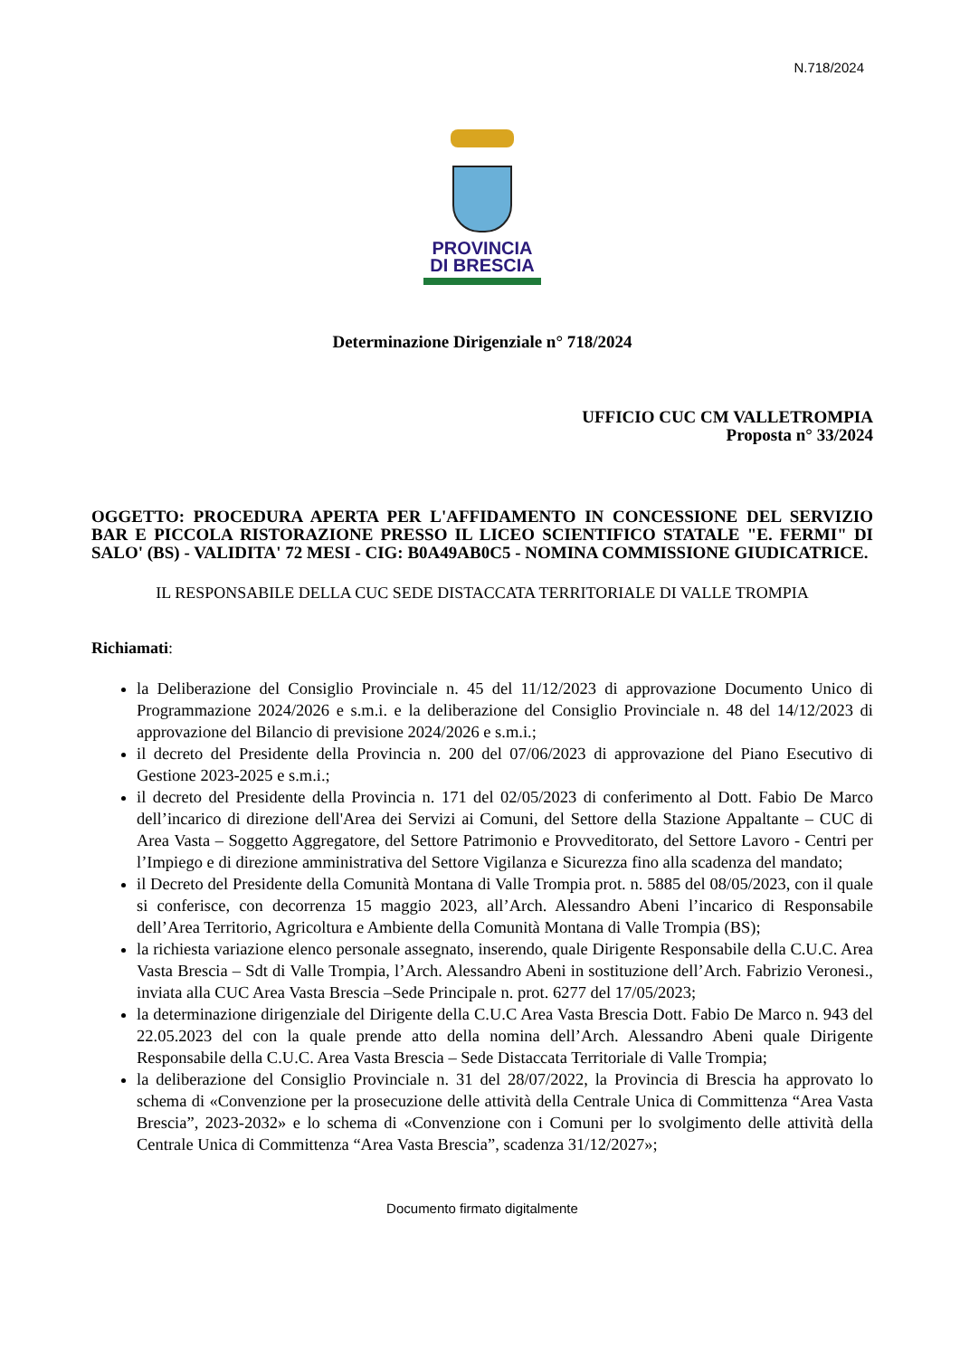N.718/2024
PROVINCIA
DI BRESCIA
Determinazione Dirigenziale n° 718/2024
UFFICIO CUC CM VALLETROMPIA
Proposta n° 33/2024
OGGETTO: PROCEDURA APERTA PER L'AFFIDAMENTO IN CONCESSIONE DEL SERVIZIO BAR E PICCOLA RISTORAZIONE PRESSO IL LICEO SCIENTIFICO STATALE "E. FERMI" DI SALO' (BS) - VALIDITA' 72 MESI - CIG: B0A49AB0C5 - NOMINA COMMISSIONE GIUDICATRICE.
IL RESPONSABILE DELLA CUC SEDE DISTACCATA TERRITORIALE DI VALLE TROMPIA
Richiamati:
la Deliberazione del Consiglio Provinciale n. 45 del 11/12/2023 di approvazione Documento Unico di Programmazione 2024/2026 e s.m.i. e la deliberazione del Consiglio Provinciale n. 48 del 14/12/2023 di approvazione del Bilancio di previsione 2024/2026 e s.m.i.;
il decreto del Presidente della Provincia n. 200 del 07/06/2023 di approvazione del Piano Esecutivo di Gestione 2023-2025 e s.m.i.;
il decreto del Presidente della Provincia n. 171 del 02/05/2023 di conferimento al Dott. Fabio De Marco dell’incarico di direzione dell'Area dei Servizi ai Comuni, del Settore della Stazione Appaltante – CUC di Area Vasta – Soggetto Aggregatore, del Settore Patrimonio e Provveditorato, del Settore Lavoro - Centri per l’Impiego e di direzione amministrativa del Settore Vigilanza e Sicurezza fino alla scadenza del mandato;
il Decreto del Presidente della Comunità Montana di Valle Trompia prot. n. 5885 del 08/05/2023, con il quale si conferisce, con decorrenza 15 maggio 2023, all’Arch. Alessandro Abeni l’incarico di Responsabile dell’Area Territorio, Agricoltura e Ambiente della Comunità Montana di Valle Trompia (BS);
la richiesta variazione elenco personale assegnato, inserendo, quale Dirigente Responsabile della C.U.C. Area Vasta Brescia – Sdt di Valle Trompia, l’Arch. Alessandro Abeni in sostituzione dell’Arch. Fabrizio Veronesi., inviata alla CUC Area Vasta Brescia –Sede Principale n. prot. 6277 del 17/05/2023;
la determinazione dirigenziale del Dirigente della C.U.C Area Vasta Brescia Dott. Fabio De Marco n. 943 del 22.05.2023 del con la quale prende atto della nomina dell’Arch. Alessandro Abeni quale Dirigente Responsabile della C.U.C. Area Vasta Brescia – Sede Distaccata Territoriale di Valle Trompia;
la deliberazione del Consiglio Provinciale n. 31 del 28/07/2022, la Provincia di Brescia ha approvato lo schema di «Convenzione per la prosecuzione delle attività della Centrale Unica di Committenza “Area Vasta Brescia”, 2023-2032» e lo schema di «Convenzione con i Comuni per lo svolgimento delle attività della Centrale Unica di Committenza “Area Vasta Brescia”, scadenza 31/12/2027»;
Documento firmato digitalmente